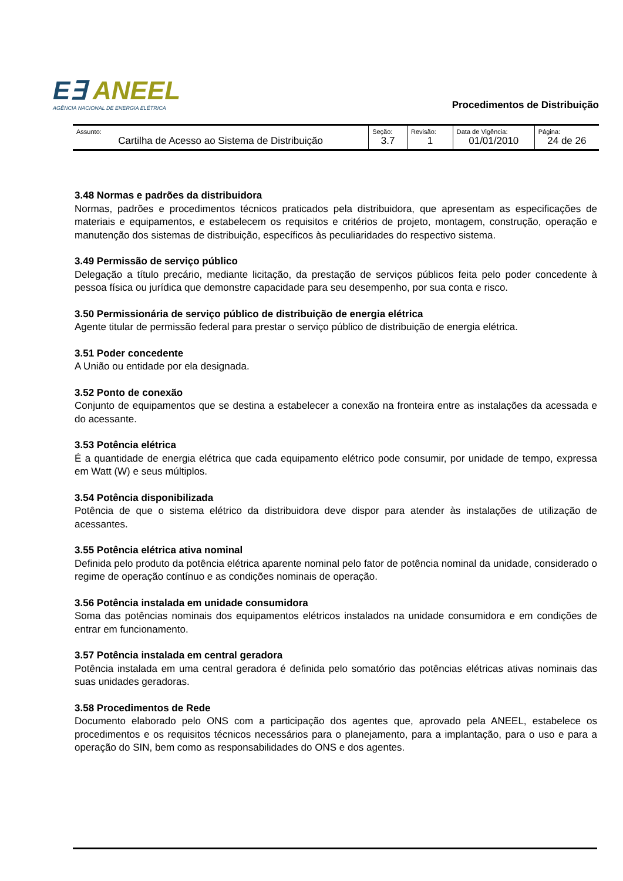E∃ ANEEL
AGÊNCIA NACIONAL DE ENERGIA ELÉTRICA
Procedimentos de Distribuição
| Assunto: Cartilha de Acesso ao Sistema de Distribuição | Seção: 3.7 | Revisão: 1 | Data de Vigência: 01/01/2010 | Página: 24 de 26 |
3.48 Normas e padrões da distribuidora
Normas, padrões e procedimentos técnicos praticados pela distribuidora, que apresentam as especificações de materiais e equipamentos, e estabelecem os requisitos e critérios de projeto, montagem, construção, operação e manutenção dos sistemas de distribuição, específicos às peculiaridades do respectivo sistema.
3.49 Permissão de serviço público
Delegação a título precário, mediante licitação, da prestação de serviços públicos feita pelo poder concedente à pessoa física ou jurídica que demonstre capacidade para seu desempenho, por sua conta e risco.
3.50 Permissionária de serviço público de distribuição de energia elétrica
Agente titular de permissão federal para prestar o serviço público de distribuição de energia elétrica.
3.51 Poder concedente
A União ou entidade por ela designada.
3.52 Ponto de conexão
Conjunto de equipamentos que se destina a estabelecer a conexão na fronteira entre as instalações da acessada e do acessante.
3.53 Potência elétrica
É a quantidade de energia elétrica que cada equipamento elétrico pode consumir, por unidade de tempo, expressa em Watt (W) e seus múltiplos.
3.54 Potência disponibilizada
Potência de que o sistema elétrico da distribuidora deve dispor para atender às instalações de utilização de acessantes.
3.55 Potência elétrica ativa nominal
Definida pelo produto da potência elétrica aparente nominal pelo fator de potência nominal da unidade, considerado o regime de operação contínuo e as condições nominais de operação.
3.56 Potência instalada em unidade consumidora
Soma das potências nominais dos equipamentos elétricos instalados na unidade consumidora e em condições de entrar em funcionamento.
3.57 Potência instalada em central geradora
Potência instalada em uma central geradora é definida pelo somatório das potências elétricas ativas nominais das suas unidades geradoras.
3.58 Procedimentos de Rede
Documento elaborado pelo ONS com a participação dos agentes que, aprovado pela ANEEL, estabelece os procedimentos e os requisitos técnicos necessários para o planejamento, para a implantação, para o uso e para a operação do SIN, bem como as responsabilidades do ONS e dos agentes.